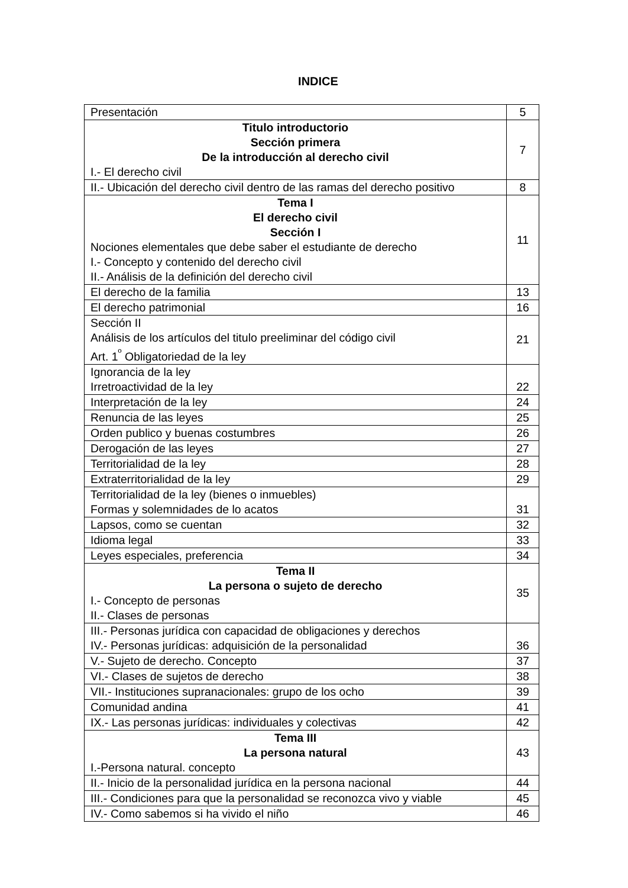INDICE
| Presentación | 5 |
| Titulo introductorio Sección primera De la introducción al derecho civil I.- El derecho civil | 7 |
| II.- Ubicación del derecho civil dentro de las ramas del derecho positivo | 8 |
| Tema I El derecho civil Sección I Nociones elementales que debe saber el estudiante de derecho I.- Concepto y contenido del derecho civil II.- Análisis de la definición del derecho civil | 11 |
| El derecho de la familia | 13 |
| El derecho patrimonial | 16 |
| Sección II Análisis de los artículos del titulo preeliminar del código civil Art. 1<sup>º</sup> Obligatoriedad de la ley | 21 |
| Ignorancia de la ley Irretroactividad de la ley | 22 |
| Interpretación de la ley | 24 |
| Renuncia de las leyes | 25 |
| Orden publico y buenas costumbres | 26 |
| Derogación de las leyes | 27 |
| Territorialidad de la ley | 28 |
| Extraterritorialidad de la ley | 29 |
| Territorialidad de la ley (bienes o inmuebles) Formas y solemnidades de lo acatos | 31 |
| Lapsos, como se cuentan | 32 |
| Idioma legal | 33 |
| Leyes especiales, preferencia | 34 |
| Tema II La persona o sujeto de derecho I.- Concepto de personas II.- Clases de personas | 35 |
| III.- Personas jurídica con capacidad de obligaciones y derechos IV.- Personas jurídicas: adquisición de la personalidad | 36 |
| V.- Sujeto de derecho. Concepto | 37 |
| VI.- Clases de sujetos de derecho | 38 |
| VII.- Instituciones supranacionales: grupo de los ocho | 39 |
| Comunidad andina | 41 |
| IX.- Las personas jurídicas: individuales y colectivas | 42 |
| Tema III La persona natural I.-Persona natural. concepto | 43 |
| II.- Inicio de la personalidad jurídica en la persona nacional | 44 |
| III.- Condiciones para que la personalidad se reconozca vivo y viable | 45 |
| IV.- Como sabemos si ha vivido el niño | 46 |